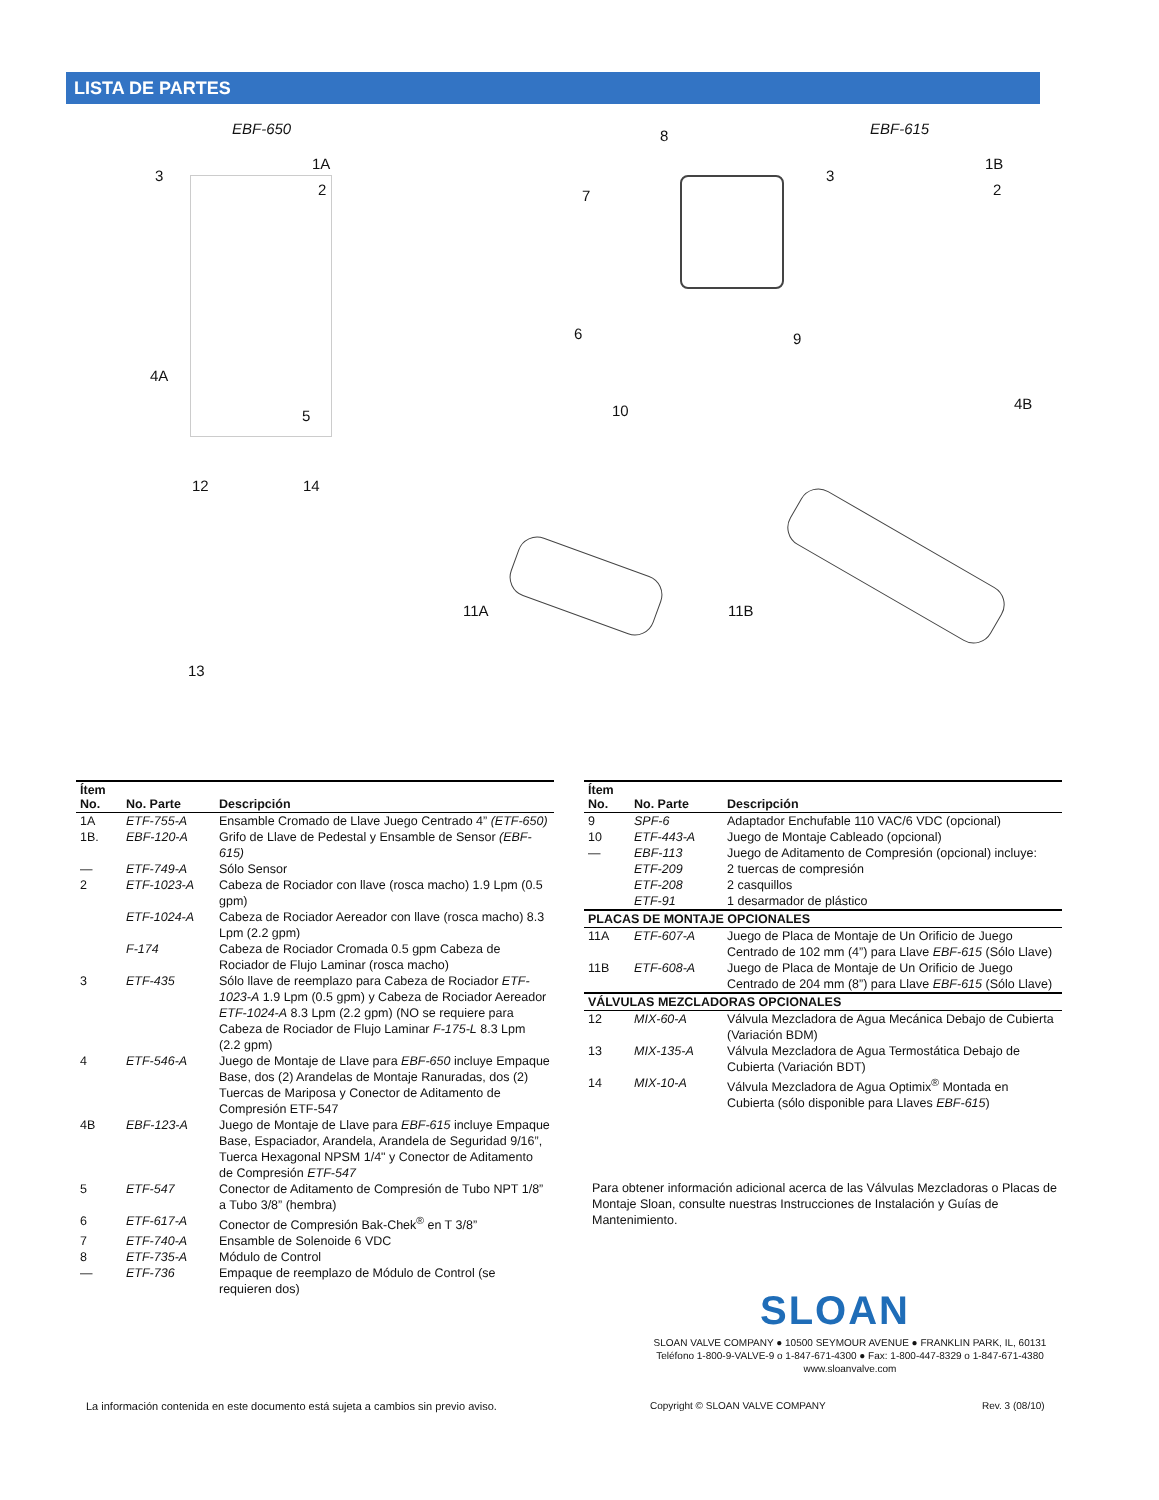LISTA DE PARTES
EBF-650 8 EBF-615
3
1A
2 7
3
1B
2
4A
5
6 9
10 4B
12 14
11A 11B
13
| Ítem No. | No. Parte | Descripción |
| --- | --- | --- |
| 1A | ETF-755-A | Ensamble Cromado de Llave Juego Centrado 4” (ETF-650) |
| 1B. | EBF-120-A | Grifo de Llave de Pedestal y Ensamble de Sensor (EBF-615) |
| — | ETF-749-A | Sólo Sensor |
| 2 | ETF-1023-A | Cabeza de Rociador con llave (rosca macho) 1.9 Lpm (0.5 gpm) |
| | ETF-1024-A | Cabeza de Rociador Aereador con llave (rosca macho) 8.3 Lpm (2.2 gpm) |
| | F-174 | Cabeza de Rociador Cromada 0.5 gpm Cabeza de Rociador de Flujo Laminar (rosca macho) |
| 3 | ETF-435 | Sólo llave de reemplazo para Cabeza de Rociador ETF-1023-A 1.9 Lpm (0.5 gpm) y Cabeza de Rociador Aereador ETF-1024-A 8.3 Lpm (2.2 gpm) (NO se requiere para Cabeza de Rociador de Flujo Laminar F-175-L 8.3 Lpm (2.2 gpm) |
| 4 | ETF-546-A | Juego de Montaje de Llave para EBF-650 incluye Empaque Base, dos (2) Arandelas de Montaje Ranuradas, dos (2) Tuercas de Mariposa y Conector de Aditamento de Compresión ETF-547 |
| 4B | EBF-123-A | Juego de Montaje de Llave para EBF-615 incluye Empaque Base, Espaciador, Arandela, Arandela de Seguridad 9/16”, Tuerca Hexagonal NPSM 1/4" y Conector de Aditamento de Compresión ETF-547 |
| 5 | ETF-547 | Conector de Aditamento de Compresión de Tubo NPT 1/8” a Tubo 3/8” (hembra) |
| 6 | ETF-617-A | Conector de Compresión Bak-Chek<sup>®</sup> en T 3/8” |
| 7 | ETF-740-A | Ensamble de Solenoide 6 VDC |
| 8 | ETF-735-A | Módulo de Control |
| — | ETF-736 | Empaque de reemplazo de Módulo de Control (se requieren dos) |
| Ítem No. | No. Parte | Descripción |
| --- | --- | --- |
| 9 | SPF-6 | Adaptador Enchufable 110 VAC/6 VDC (opcional) |
| 10 | ETF-443-A | Juego de Montaje Cableado (opcional) |
| — | EBF-113 | Juego de Aditamento de Compresión (opcional) incluye: |
| | ETF-209 | 2 tuercas de compresión |
| | ETF-208 | 2 casquillos |
| | ETF-91 | 1 desarmador de plástico |
| PLACAS DE MONTAJE OPCIONALES | | |
| 11A | ETF-607-A | Juego de Placa de Montaje de Un Orificio de Juego Centrado de 102 mm (4”) para Llave EBF-615 (Sólo Llave) |
| 11B | ETF-608-A | Juego de Placa de Montaje de Un Orificio de Juego Centrado de 204 mm (8”) para Llave EBF-615 (Sólo Llave) |
| VÁLVULAS MEZCLADORAS OPCIONALES | | |
| 12 | MIX-60-A | Válvula Mezcladora de Agua Mecánica Debajo de Cubierta (Variación BDM) |
| 13 | MIX-135-A | Válvula Mezcladora de Agua Termostática Debajo de Cubierta (Variación BDT) |
| 14 | MIX-10-A | Válvula Mezcladora de Agua Optimix<sup>®</sup> Montada en Cubierta (sólo disponible para Llaves EBF-615 ) |
Para obtener información adicional acerca de las Válvulas Mezcladoras o Placas de Montaje Sloan, consulte nuestras Instrucciones de Instalación y Guías de Mantenimiento.
SLOAN
SLOAN VALVE COMPANY ● 10500 SEYMOUR AVENUE ● FRANKLIN PARK, IL, 60131
Teléfono 1-800-9-VALVE-9 o 1-847-671-4300 ● Fax: 1-800-447-8329 o 1-847-671-4380
www.sloanvalve.com
La información contenida en este documento está sujeta a cambios sin previo aviso.
Copyright © SLOAN VALVE COMPANY
Rev. 3 (08/10)